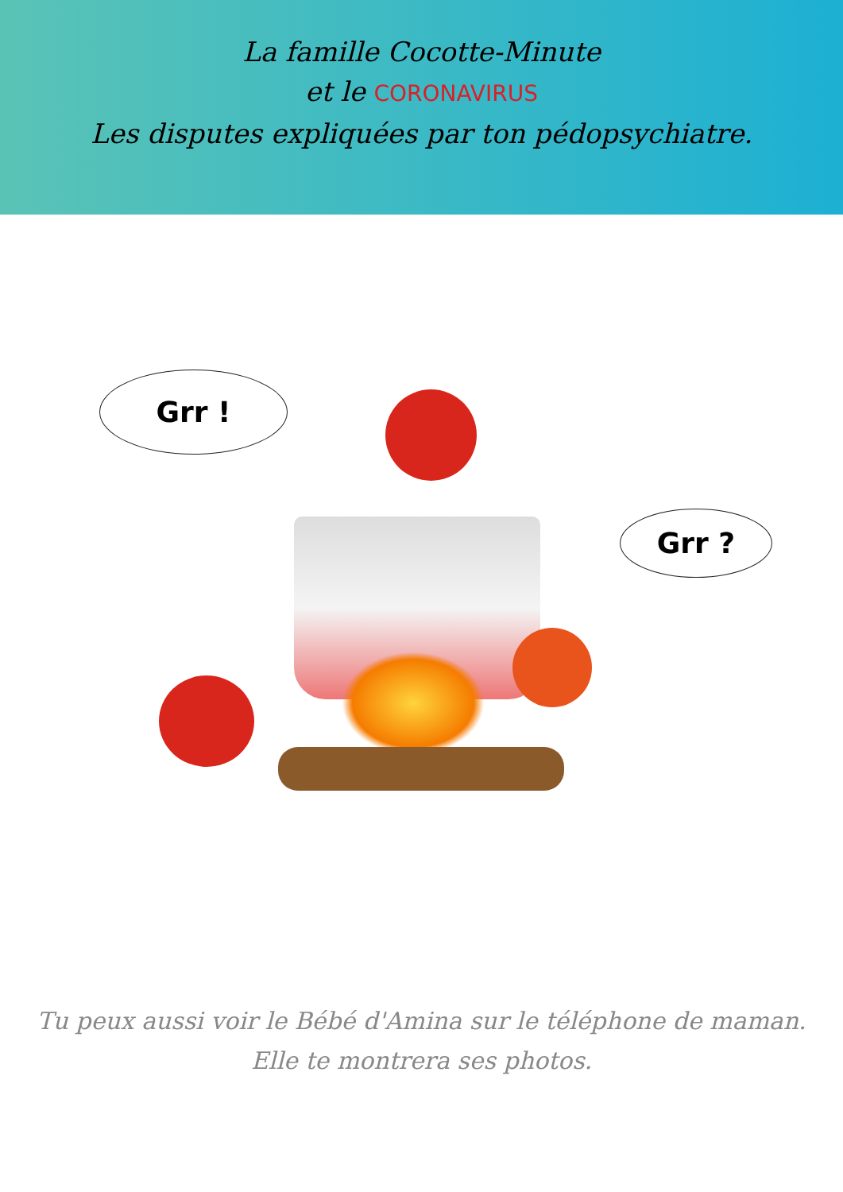La famille Cocotte-Minute
et le CORONAVIRUS
Les disputes expliquées par ton pédopsychiatre.
Grr !
Grr ?
Tu peux aussi voir le Bébé d'Amina sur le téléphone de maman. Elle te montrera ses photos.